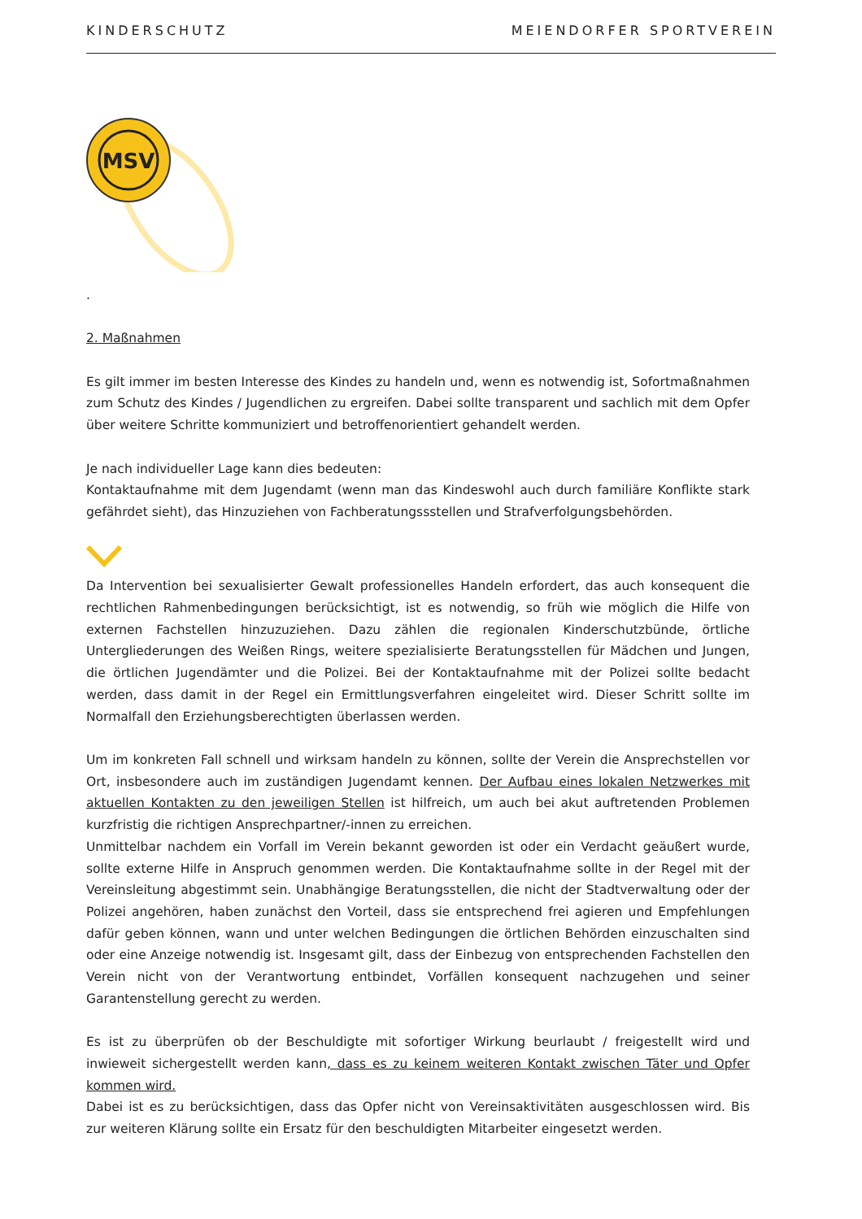KINDERSCHUTZ MEIENDORFER SPORTVEREIN
MSV
.
2. Maßnahmen
Es gilt immer im besten Interesse des Kindes zu handeln und, wenn es notwendig ist, Sofortmaßnahmen zum Schutz des Kindes / Jugendlichen zu ergreifen. Dabei sollte transparent und sachlich mit dem Opfer über weitere Schritte kommuniziert und betroffenorientiert gehandelt werden.
Je nach individueller Lage kann dies bedeuten:
Kontaktaufnahme mit dem Jugendamt (wenn man das Kindeswohl auch durch familiäre Konflikte stark gefährdet sieht), das Hinzuziehen von Fachberatungssstellen und Strafverfolgungsbehörden.
Da Intervention bei sexualisierter Gewalt professionelles Handeln erfordert, das auch konsequent die rechtlichen Rahmenbedingungen berücksichtigt, ist es notwendig, so früh wie möglich die Hilfe von externen Fachstellen hinzuzuziehen. Dazu zählen die regionalen Kinderschutzbünde, örtliche Untergliederungen des Weißen Rings, weitere spezialisierte Beratungsstellen für Mädchen und Jungen, die örtlichen Jugendämter und die Polizei. Bei der Kontaktaufnahme mit der Polizei sollte bedacht werden, dass damit in der Regel ein Ermittlungsverfahren eingeleitet wird. Dieser Schritt sollte im Normalfall den Erziehungsberechtigten überlassen werden.
Um im konkreten Fall schnell und wirksam handeln zu können, sollte der Verein die Ansprechstellen vor Ort, insbesondere auch im zuständigen Jugendamt kennen. Der Aufbau eines lokalen Netzwerkes mit aktuellen Kontakten zu den jeweiligen Stellen ist hilfreich, um auch bei akut auftretenden Problemen kurzfristig die richtigen Ansprechpartner/-innen zu erreichen.
Unmittelbar nachdem ein Vorfall im Verein bekannt geworden ist oder ein Verdacht geäußert wurde, sollte externe Hilfe in Anspruch genommen werden. Die Kontaktaufnahme sollte in der Regel mit der Vereinsleitung abgestimmt sein. Unabhängige Beratungsstellen, die nicht der Stadtverwaltung oder der Polizei angehören, haben zunächst den Vorteil, dass sie entsprechend frei agieren und Empfehlungen dafür geben können, wann und unter welchen Bedingungen die örtlichen Behörden einzuschalten sind oder eine Anzeige notwendig ist. Insgesamt gilt, dass der Einbezug von entsprechenden Fachstellen den Verein nicht von der Verantwortung entbindet, Vorfällen konsequent nachzugehen und seiner Garantenstellung gerecht zu werden.
Es ist zu überprüfen ob der Beschuldigte mit sofortiger Wirkung beurlaubt / freigestellt wird und inwieweit sichergestellt werden kann, dass es zu keinem weiteren Kontakt zwischen Täter und Opfer kommen wird.
Dabei ist es zu berücksichtigen, dass das Opfer nicht von Vereinsaktivitäten ausgeschlossen wird. Bis zur weiteren Klärung sollte ein Ersatz für den beschuldigten Mitarbeiter eingesetzt werden.